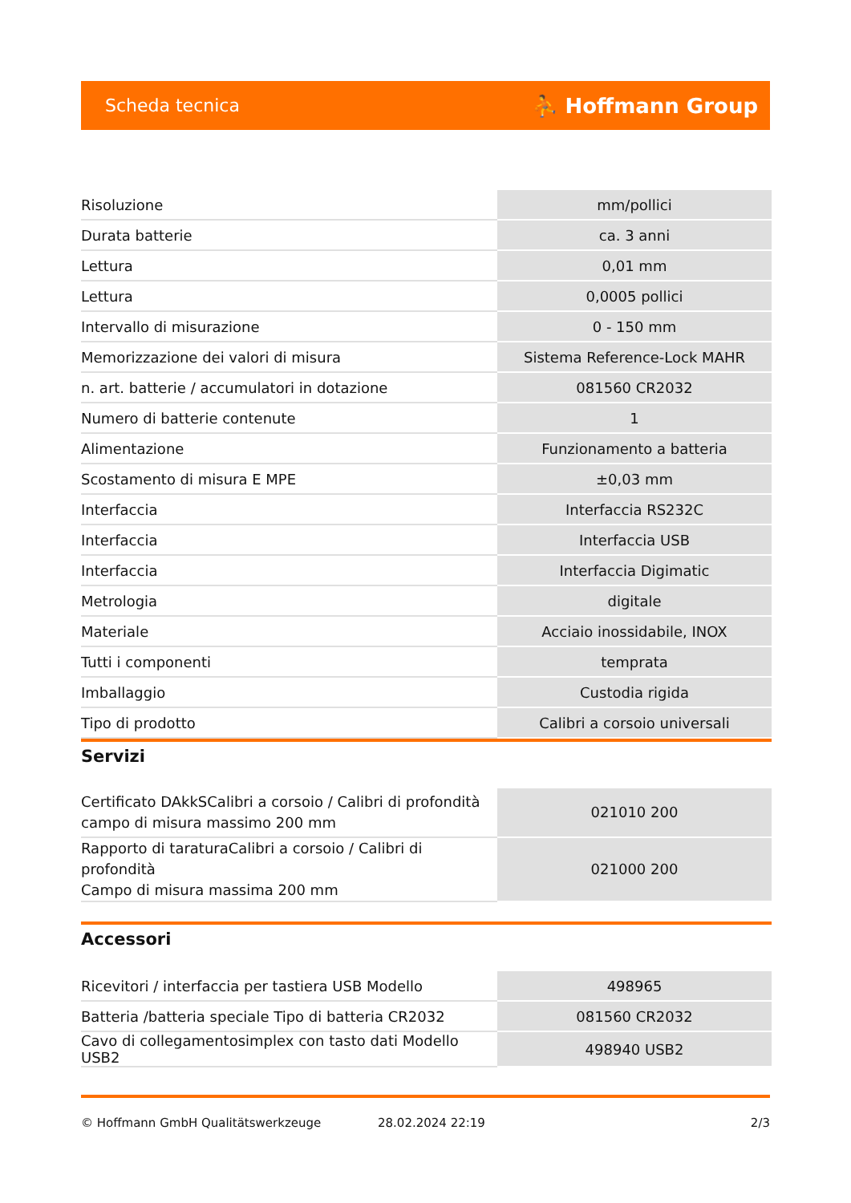Scheda tecnica ⛹ Hoffmann Group
| Risoluzione | mm/pollici |
| Durata batterie | ca. 3 anni |
| Lettura | 0,01 mm |
| Lettura | 0,0005 pollici |
| Intervallo di misurazione | 0 - 150 mm |
| Memorizzazione dei valori di misura | Sistema Reference-Lock MAHR |
| n. art. batterie / accumulatori in dotazione | 081560 CR2032 |
| Numero di batterie contenute | 1 |
| Alimentazione | Funzionamento a batteria |
| Scostamento di misura E MPE | ±0,03 mm |
| Interfaccia | Interfaccia RS232C |
| Interfaccia | Interfaccia USB |
| Interfaccia | Interfaccia Digimatic |
| Metrologia | digitale |
| Materiale | Acciaio inossidabile, INOX |
| Tutti i componenti | temprata |
| Imballaggio | Custodia rigida |
| Tipo di prodotto | Calibri a corsoio universali |
Servizi
| Certificato DAkkSCalibri a corsoio / Calibri di profondità campo di misura massimo 200 mm | 021010 200 |
| Rapporto di taraturaCalibri a corsoio / Calibri di profondità Campo di misura massima 200 mm | 021000 200 |
Accessori
| Ricevitori / interfaccia per tastiera USB Modello | 498965 |
| Batteria /batteria speciale Tipo di batteria CR2032 | 081560 CR2032 |
| Cavo di collegamentosimplex con tasto dati Modello USB2 | 498940 USB2 |
© Hoffmann GmbH Qualitätswerkzeuge 28.02.2024 22:19 2/3